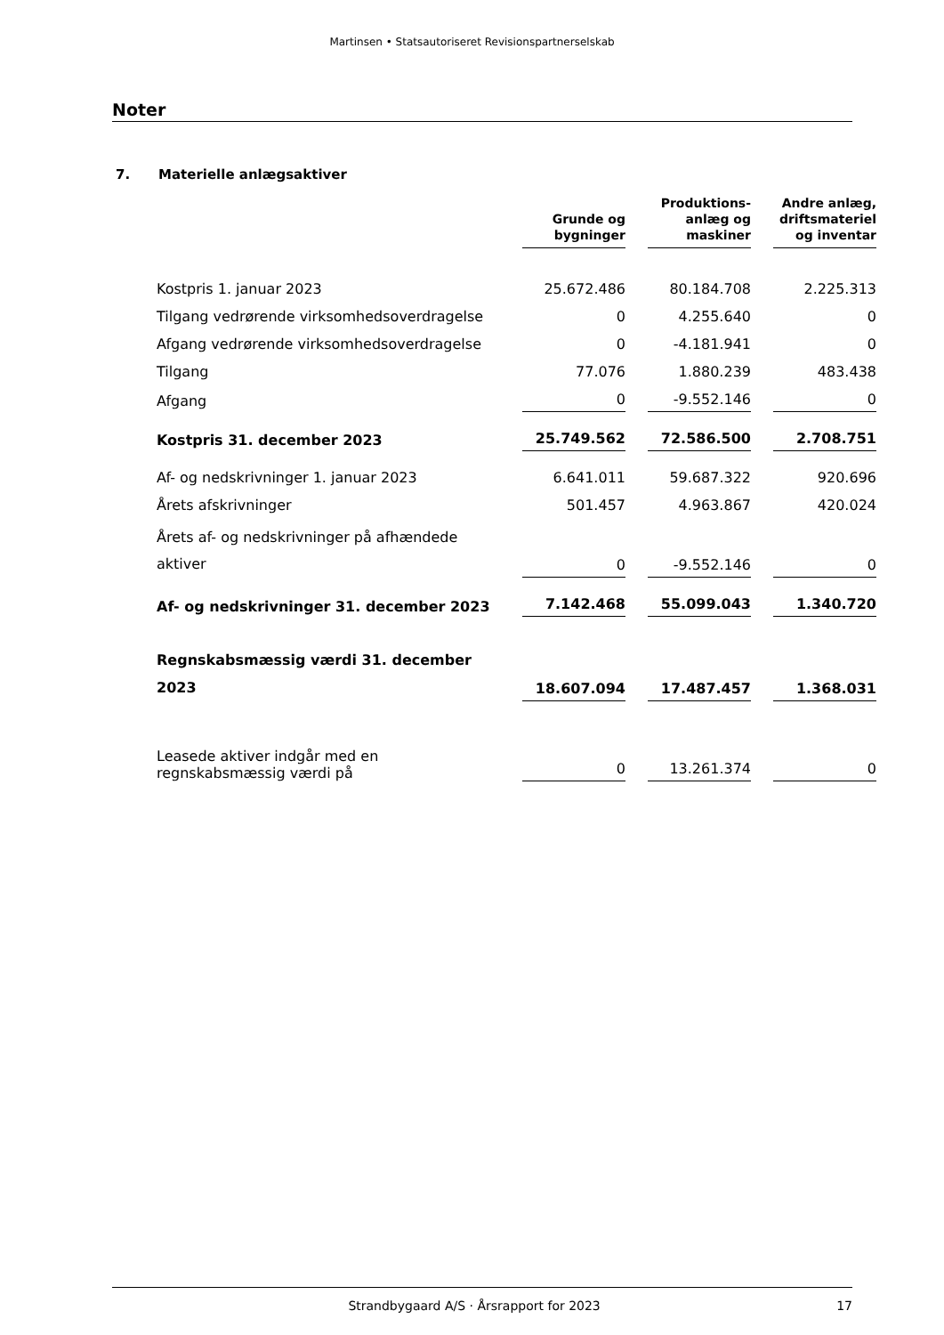Martinsen • Statsautoriseret Revisionspartnerselskab
Noter
7. Materielle anlægsaktiver
| | Grunde og bygninger | Produktions- anlæg og maskiner | Andre anlæg, driftsmateriel og inventar |
| Kostpris 1. januar 2023 | 25.672.486 | 80.184.708 | 2.225.313 |
| Tilgang vedrørende virksomhedsoverdragelse | 0 | 4.255.640 | 0 |
| Afgang vedrørende virksomhedsoverdragelse | 0 | -4.181.941 | 0 |
| Tilgang | 77.076 | 1.880.239 | 483.438 |
| Afgang | 0 | -9.552.146 | 0 |
| Kostpris 31. december 2023 | 25.749.562 | 72.586.500 | 2.708.751 |
| Af- og nedskrivninger 1. januar 2023 | 6.641.011 | 59.687.322 | 920.696 |
| Årets afskrivninger | 501.457 | 4.963.867 | 420.024 |
| Årets af- og nedskrivninger på afhændede aktiver | 0 | -9.552.146 | 0 |
| Af- og nedskrivninger 31. december 2023 | 7.142.468 | 55.099.043 | 1.340.720 |
| Regnskabsmæssig værdi 31. december 2023 | 18.607.094 | 17.487.457 | 1.368.031 |
| Leasede aktiver indgår med en regnskabsmæssig værdi på | 0 | 13.261.374 | 0 |
Strandbygaard A/S · Årsrapport for 2023
17